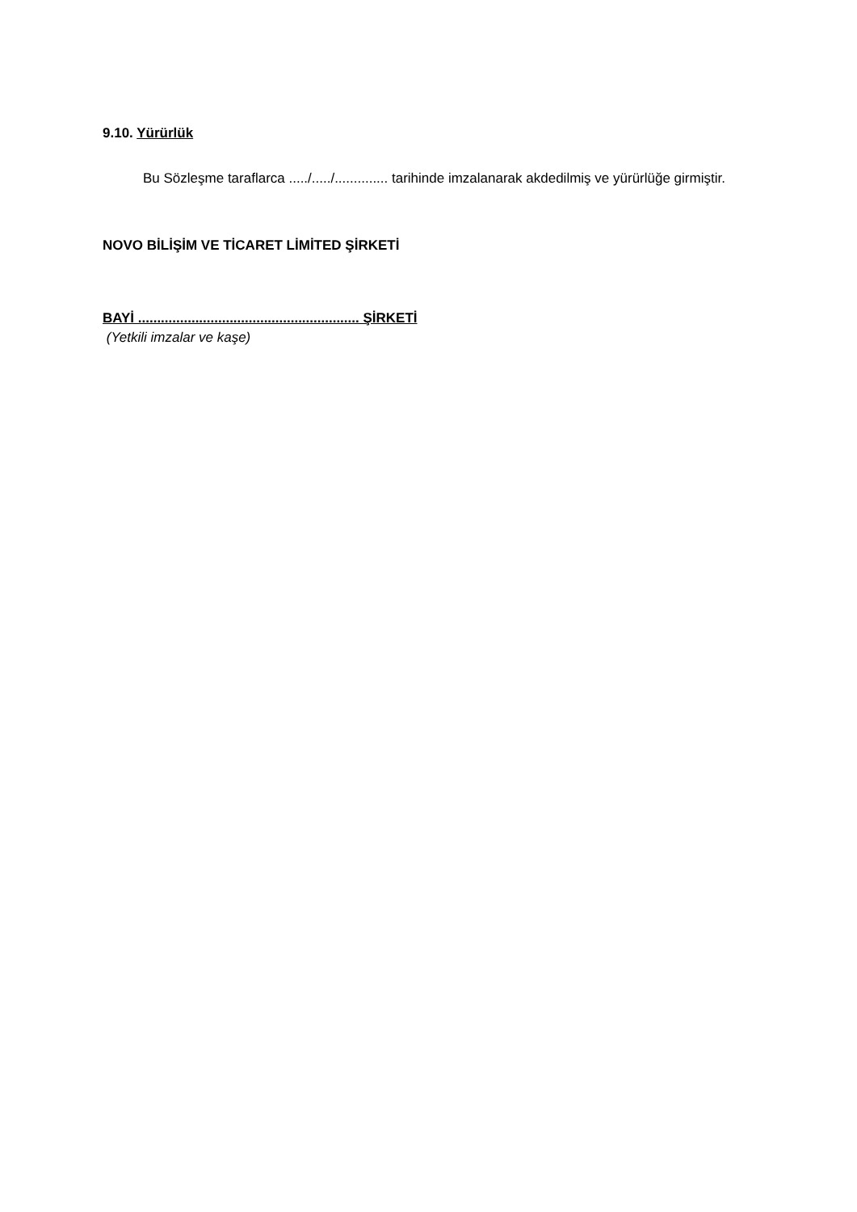9.10. Yürürlük
Bu Sözleşme taraflarca ...../...../.............. tarihinde imzalanarak akdedilmiş ve yürürlüğe girmiştir.
NOVO BİLİŞİM VE TİCARET LİMİTED ŞİRKETİ
BAYİ .......................................................... ŞİRKETİ
(Yetkili imzalar ve kaşe)